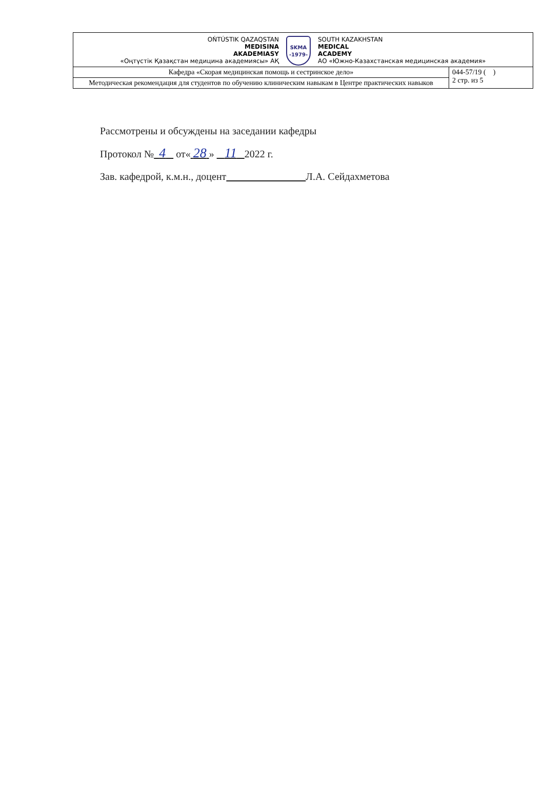| OŃTÚSTIK QAZAQSTAN MEDISINA AKADEMIASY «Оңтүстік Қазақстан медицина академиясы» АҚ SKMA -1979- SOUTH KAZAKHSTAN MEDICAL ACADEMY АО «Южно-Казахстанская медицинская академия» | |
| Кафедра «Скорая медицинская помощь и сестринское дело» | 044-57/19 ( ) 2 стр. из 5 |
| Методическая рекомендация для студентов по обучению клиническим навыкам в Центре практических навыков | |
Рассмотрены и обсуждены на заседании кафедры
Протокол № 4 от« 28 » 11 2022 г.
Зав. кафедрой, к.м.н., доцент Л.А. Сейдахметова